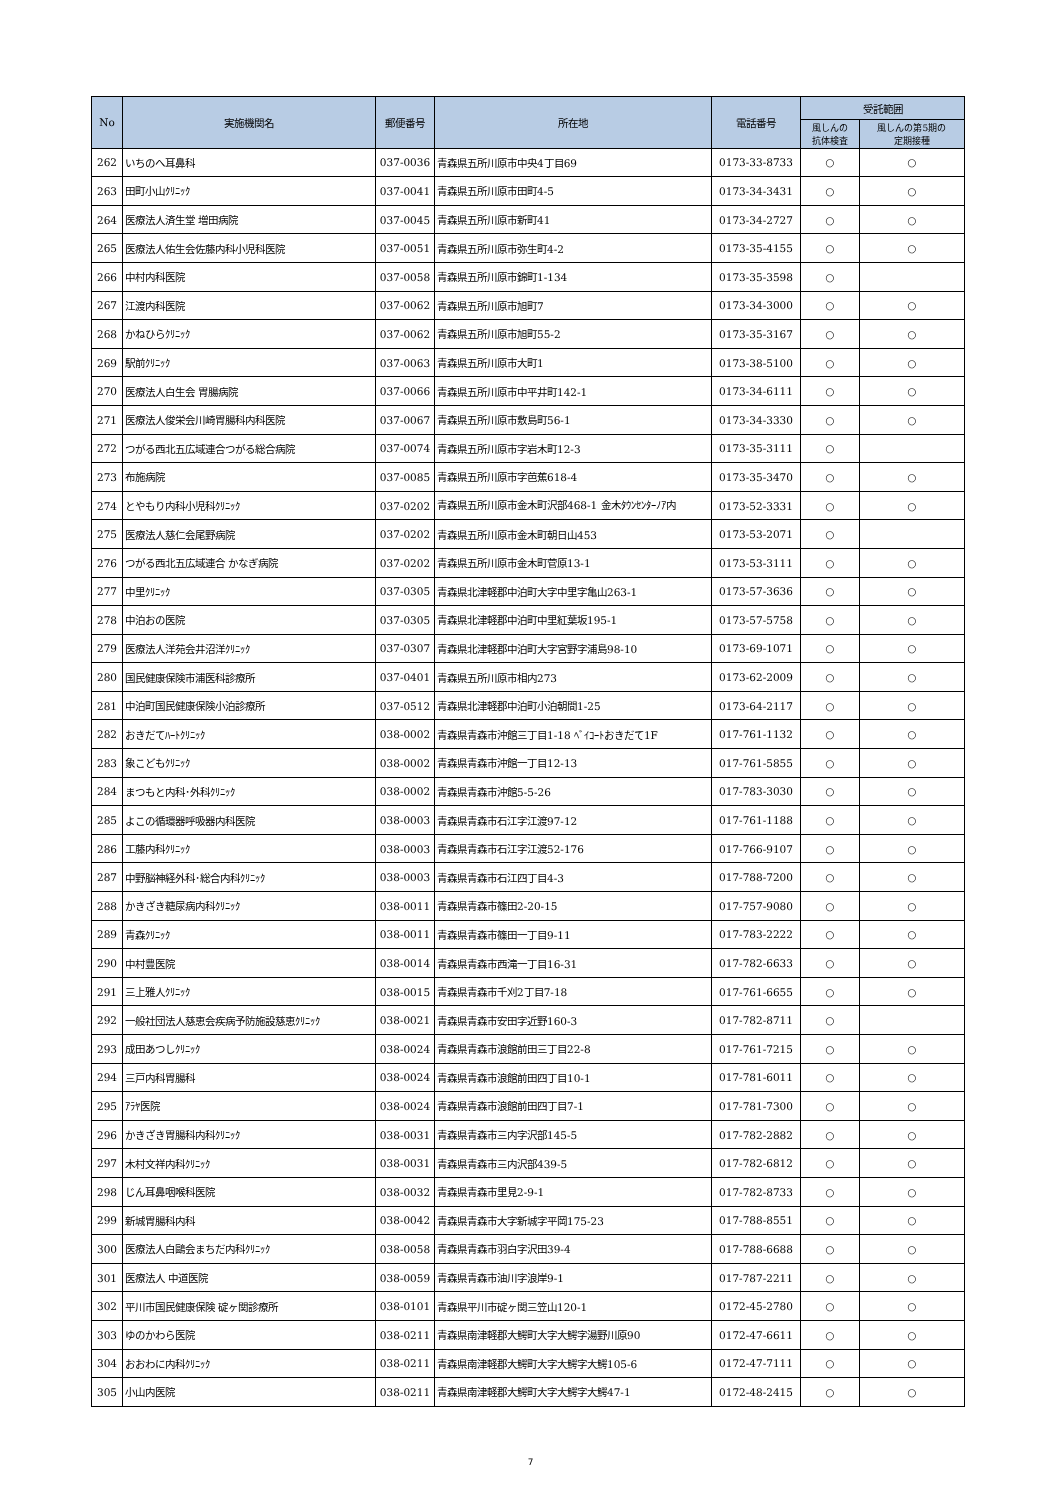| No | 実施機関名 | 郵便番号 | 所在地 | 電話番号 | 受託範囲 | |
| --- | --- | --- | --- | --- | --- | --- |
| | | | | | 風しんの 抗体検査 | 風しんの第5期の 定期接種 |
| 262 | いちのへ耳鼻科 | 037-0036 | 青森県五所川原市中央4丁目69 | 0173-33-8733 | ○ | ○ |
| 263 | 田町小山ｸﾘﾆｯｸ | 037-0041 | 青森県五所川原市田町4-5 | 0173-34-3431 | ○ | ○ |
| 264 | 医療法人済生堂 増田病院 | 037-0045 | 青森県五所川原市新町41 | 0173-34-2727 | ○ | ○ |
| 265 | 医療法人佑生会佐藤内科小児科医院 | 037-0051 | 青森県五所川原市弥生町4-2 | 0173-35-4155 | ○ | ○ |
| 266 | 中村内科医院 | 037-0058 | 青森県五所川原市錦町1-134 | 0173-35-3598 | ○ | |
| 267 | 江渡内科医院 | 037-0062 | 青森県五所川原市旭町7 | 0173-34-3000 | ○ | ○ |
| 268 | かねひらｸﾘﾆｯｸ | 037-0062 | 青森県五所川原市旭町55-2 | 0173-35-3167 | ○ | ○ |
| 269 | 駅前ｸﾘﾆｯｸ | 037-0063 | 青森県五所川原市大町1 | 0173-38-5100 | ○ | ○ |
| 270 | 医療法人白生会 胃腸病院 | 037-0066 | 青森県五所川原市中平井町142-1 | 0173-34-6111 | ○ | ○ |
| 271 | 医療法人俊栄会川崎胃腸科内科医院 | 037-0067 | 青森県五所川原市敷島町56-1 | 0173-34-3330 | ○ | ○ |
| 272 | つがる西北五広域連合つがる総合病院 | 037-0074 | 青森県五所川原市字岩木町12-3 | 0173-35-3111 | ○ | |
| 273 | 布施病院 | 037-0085 | 青森県五所川原市字芭蕉618-4 | 0173-35-3470 | ○ | ○ |
| 274 | とやもり内科小児科ｸﾘﾆｯｸ | 037-0202 | 青森県五所川原市金木町沢部468-1 金木ﾀｳﾝｾﾝﾀｰﾉｱ内 | 0173-52-3331 | ○ | ○ |
| 275 | 医療法人慈仁会尾野病院 | 037-0202 | 青森県五所川原市金木町朝日山453 | 0173-53-2071 | ○ | |
| 276 | つがる西北五広域連合 かなぎ病院 | 037-0202 | 青森県五所川原市金木町菅原13-1 | 0173-53-3111 | ○ | ○ |
| 277 | 中里ｸﾘﾆｯｸ | 037-0305 | 青森県北津軽郡中泊町大字中里字亀山263-1 | 0173-57-3636 | ○ | ○ |
| 278 | 中泊おの医院 | 037-0305 | 青森県北津軽郡中泊町中里紅葉坂195-1 | 0173-57-5758 | ○ | ○ |
| 279 | 医療法人洋苑会井沼洋ｸﾘﾆｯｸ | 037-0307 | 青森県北津軽郡中泊町大字宮野字浦島98-10 | 0173-69-1071 | ○ | ○ |
| 280 | 国民健康保険市浦医科診療所 | 037-0401 | 青森県五所川原市相内273 | 0173-62-2009 | ○ | ○ |
| 281 | 中泊町国民健康保険小泊診療所 | 037-0512 | 青森県北津軽郡中泊町小泊朝間1-25 | 0173-64-2117 | ○ | ○ |
| 282 | おきだてﾊｰﾄｸﾘﾆｯｸ | 038-0002 | 青森県青森市沖館三丁目1-18 ﾍﾞｲｺｰﾄおきだて1F | 017-761-1132 | ○ | ○ |
| 283 | 象こどもｸﾘﾆｯｸ | 038-0002 | 青森県青森市沖館一丁目12-13 | 017-761-5855 | ○ | ○ |
| 284 | まつもと内科･外科ｸﾘﾆｯｸ | 038-0002 | 青森県青森市沖館5-5-26 | 017-783-3030 | ○ | ○ |
| 285 | よこの循環器呼吸器内科医院 | 038-0003 | 青森県青森市石江字江渡97-12 | 017-761-1188 | ○ | ○ |
| 286 | 工藤内科ｸﾘﾆｯｸ | 038-0003 | 青森県青森市石江字江渡52-176 | 017-766-9107 | ○ | ○ |
| 287 | 中野脳神経外科･総合内科ｸﾘﾆｯｸ | 038-0003 | 青森県青森市石江四丁目4-3 | 017-788-7200 | ○ | ○ |
| 288 | かきざき糖尿病内科ｸﾘﾆｯｸ | 038-0011 | 青森県青森市篠田2-20-15 | 017-757-9080 | ○ | ○ |
| 289 | 青森ｸﾘﾆｯｸ | 038-0011 | 青森県青森市篠田一丁目9-11 | 017-783-2222 | ○ | ○ |
| 290 | 中村豊医院 | 038-0014 | 青森県青森市西滝一丁目16-31 | 017-782-6633 | ○ | ○ |
| 291 | 三上雅人ｸﾘﾆｯｸ | 038-0015 | 青森県青森市千刈2丁目7-18 | 017-761-6655 | ○ | ○ |
| 292 | 一般社団法人慈恵会疾病予防施設慈恵ｸﾘﾆｯｸ | 038-0021 | 青森県青森市安田字近野160-3 | 017-782-8711 | ○ | |
| 293 | 成田あつしｸﾘﾆｯｸ | 038-0024 | 青森県青森市浪館前田三丁目22-8 | 017-761-7215 | ○ | ○ |
| 294 | 三戸内科胃腸科 | 038-0024 | 青森県青森市浪館前田四丁目10-1 | 017-781-6011 | ○ | ○ |
| 295 | ｱﾗﾔ医院 | 038-0024 | 青森県青森市浪館前田四丁目7-1 | 017-781-7300 | ○ | ○ |
| 296 | かきざき胃腸科内科ｸﾘﾆｯｸ | 038-0031 | 青森県青森市三内字沢部145-5 | 017-782-2882 | ○ | ○ |
| 297 | 木村文祥内科ｸﾘﾆｯｸ | 038-0031 | 青森県青森市三内沢部439-5 | 017-782-6812 | ○ | ○ |
| 298 | じん耳鼻咽喉科医院 | 038-0032 | 青森県青森市里見2-9-1 | 017-782-8733 | ○ | ○ |
| 299 | 新城胃腸科内科 | 038-0042 | 青森県青森市大字新城字平岡175-23 | 017-788-8551 | ○ | ○ |
| 300 | 医療法人白鷗会まちだ内科ｸﾘﾆｯｸ | 038-0058 | 青森県青森市羽白字沢田39-4 | 017-788-6688 | ○ | ○ |
| 301 | 医療法人 中道医院 | 038-0059 | 青森県青森市油川字浪岸9-1 | 017-787-2211 | ○ | ○ |
| 302 | 平川市国民健康保険 碇ヶ関診療所 | 038-0101 | 青森県平川市碇ヶ関三笠山120-1 | 0172-45-2780 | ○ | ○ |
| 303 | ゆのかわら医院 | 038-0211 | 青森県南津軽郡大鰐町大字大鰐字湯野川原90 | 0172-47-6611 | ○ | ○ |
| 304 | おおわに内科ｸﾘﾆｯｸ | 038-0211 | 青森県南津軽郡大鰐町大字大鰐字大鰐105-6 | 0172-47-7111 | ○ | ○ |
| 305 | 小山内医院 | 038-0211 | 青森県南津軽郡大鰐町大字大鰐字大鰐47-1 | 0172-48-2415 | ○ | ○ |
7